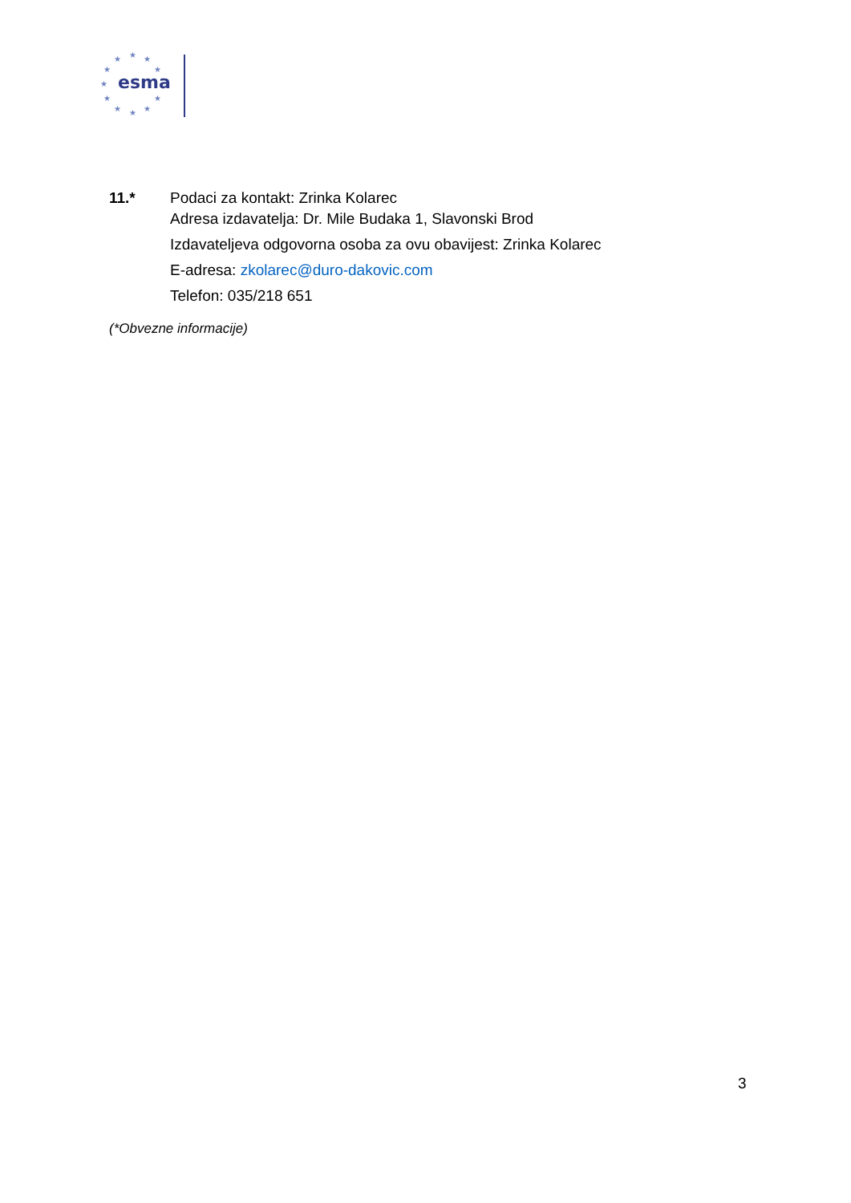★
★
★
★
★
★
★
★
★
★
★
esma
11.* Podaci za kontakt: Zrinka Kolarec
Adresa izdavatelja: Dr. Mile Budaka 1, Slavonski Brod
Izdavateljeva odgovorna osoba za ovu obavijest: Zrinka Kolarec
E-adresa: zkolarec@duro-dakovic.com
Telefon: 035/218 651
(*Obvezne informacije)
3